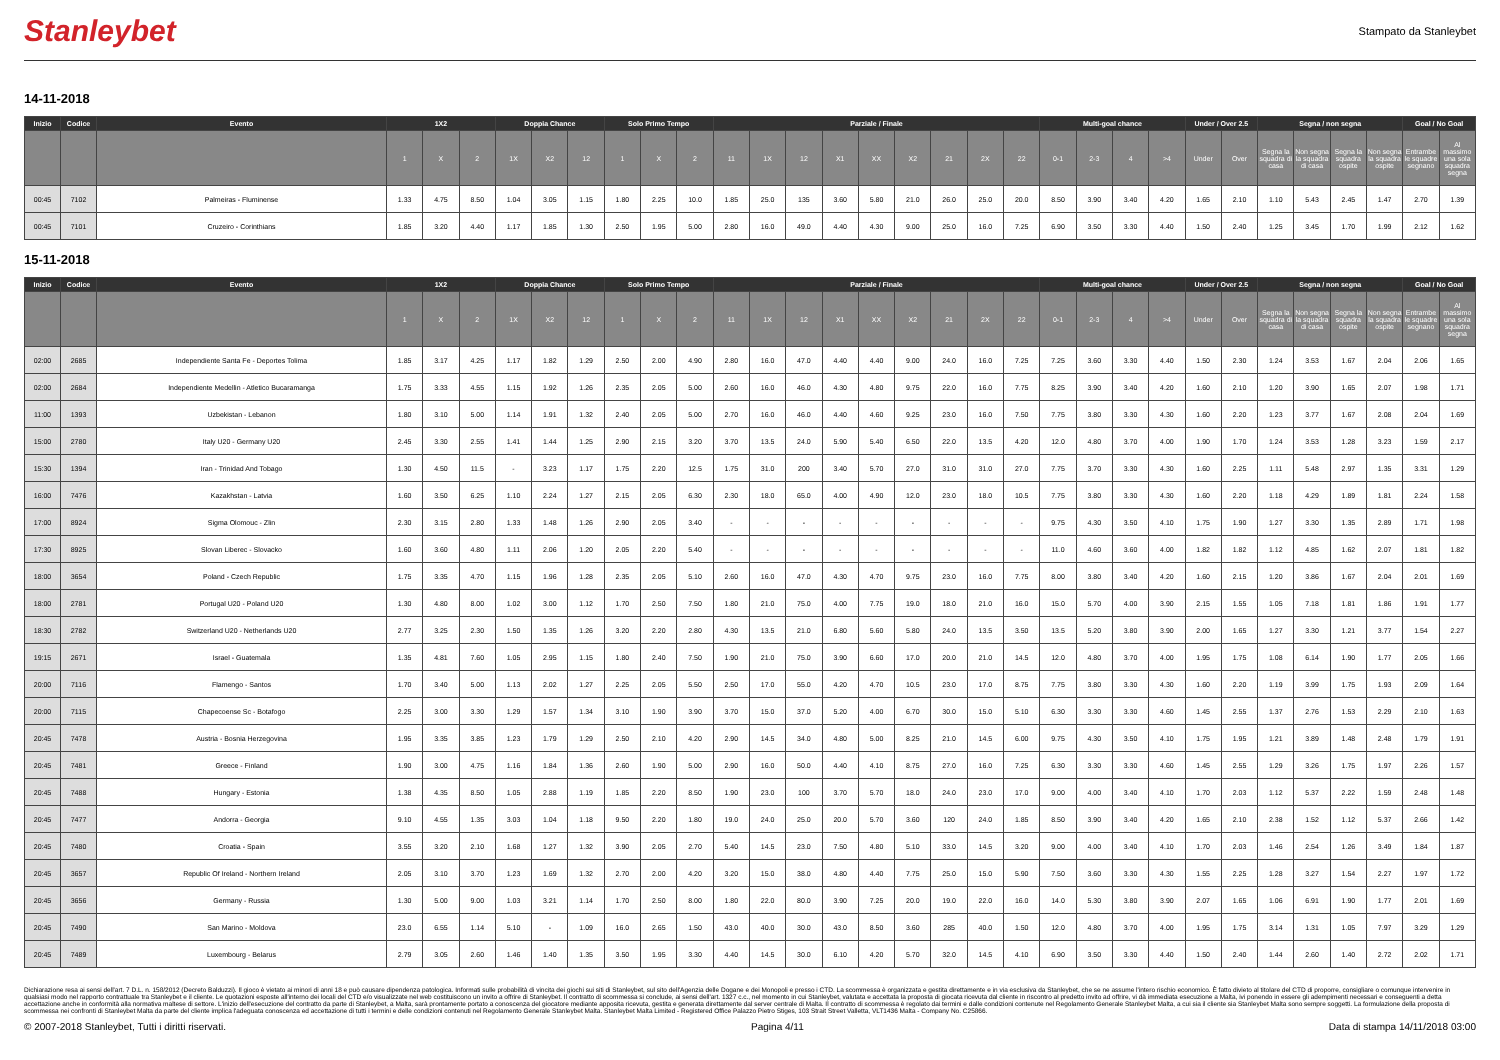Stanleybet Stampato da Stanleybet
14-11-2018
| Inizio | Codice | Evento | 1X2 | | | Doppia Chance | | | Solo Primo Tempo | | | Parziale / Finale | | | | | | | | | Multi-goal chance | | | | Under / Over 2.5 | | Segna / non segna | | | | Goal / No Goal | |
| --- | --- | --- | --- | --- | --- | --- | --- | --- | --- | --- | --- | --- | --- | --- | --- | --- | --- | --- | --- | --- | --- | --- | --- | --- | --- | --- | --- | --- | --- | --- | --- | --- |
| | | | 1 | X | 2 | 1X | X2 | 12 | 1 | X | 2 | 11 | 1X | 12 | X1 | XX | X2 | 21 | 2X | 22 | 0-1 | 2-3 | 4 | >4 | Under | Over | Segna la squadra di casa | Non segna la squadra di casa | Segna la squadra ospite | Non segna la squadra ospite | Entrambe le squadre segnano | Al massimo una sola squadra segna |
| 00:45 | 7102 | Palmeiras - Fluminense | 1.33 | 4.75 | 8.50 | 1.04 | 3.05 | 1.15 | 1.80 | 2.25 | 10.0 | 1.85 | 25.0 | 135 | 3.60 | 5.80 | 21.0 | 26.0 | 25.0 | 20.0 | 8.50 | 3.90 | 3.40 | 4.20 | 1.65 | 2.10 | 1.10 | 5.43 | 2.45 | 1.47 | 2.70 | 1.39 |
| 00:45 | 7101 | Cruzeiro - Corinthians | 1.85 | 3.20 | 4.40 | 1.17 | 1.85 | 1.30 | 2.50 | 1.95 | 5.00 | 2.80 | 16.0 | 49.0 | 4.40 | 4.30 | 9.00 | 25.0 | 16.0 | 7.25 | 6.90 | 3.50 | 3.30 | 4.40 | 1.50 | 2.40 | 1.25 | 3.45 | 1.70 | 1.99 | 2.12 | 1.62 |
15-11-2018
| Inizio | Codice | Evento | 1X2 | | | Doppia Chance | | | Solo Primo Tempo | | | Parziale / Finale | | | | | | | | | Multi-goal chance | | | | Under / Over 2.5 | | Segna / non segna | | | | Goal / No Goal | |
| --- | --- | --- | --- | --- | --- | --- | --- | --- | --- | --- | --- | --- | --- | --- | --- | --- | --- | --- | --- | --- | --- | --- | --- | --- | --- | --- | --- | --- | --- | --- | --- | --- |
| | | | 1 | X | 2 | 1X | X2 | 12 | 1 | X | 2 | 11 | 1X | 12 | X1 | XX | X2 | 21 | 2X | 22 | 0-1 | 2-3 | 4 | >4 | Under | Over | Segna la squadra di casa | Non segna la squadra di casa | Segna la squadra ospite | Non segna la squadra ospite | Entrambe le squadre segnano | Al massimo una sola squadra segna |
| 02:00 | 2685 | Independiente Santa Fe - Deportes Tolima | 1.85 | 3.17 | 4.25 | 1.17 | 1.82 | 1.29 | 2.50 | 2.00 | 4.90 | 2.80 | 16.0 | 47.0 | 4.40 | 4.40 | 9.00 | 24.0 | 16.0 | 7.25 | 7.25 | 3.60 | 3.30 | 4.40 | 1.50 | 2.30 | 1.24 | 3.53 | 1.67 | 2.04 | 2.06 | 1.65 |
| 02:00 | 2684 | Independiente Medellin - Atletico Bucaramanga | 1.75 | 3.33 | 4.55 | 1.15 | 1.92 | 1.26 | 2.35 | 2.05 | 5.00 | 2.60 | 16.0 | 46.0 | 4.30 | 4.80 | 9.75 | 22.0 | 16.0 | 7.75 | 8.25 | 3.90 | 3.40 | 4.20 | 1.60 | 2.10 | 1.20 | 3.90 | 1.65 | 2.07 | 1.98 | 1.71 |
| 11:00 | 1393 | Uzbekistan - Lebanon | 1.80 | 3.10 | 5.00 | 1.14 | 1.91 | 1.32 | 2.40 | 2.05 | 5.00 | 2.70 | 16.0 | 46.0 | 4.40 | 4.60 | 9.25 | 23.0 | 16.0 | 7.50 | 7.75 | 3.80 | 3.30 | 4.30 | 1.60 | 2.20 | 1.23 | 3.77 | 1.67 | 2.08 | 2.04 | 1.69 |
| 15:00 | 2780 | Italy U20 - Germany U20 | 2.45 | 3.30 | 2.55 | 1.41 | 1.44 | 1.25 | 2.90 | 2.15 | 3.20 | 3.70 | 13.5 | 24.0 | 5.90 | 5.40 | 6.50 | 22.0 | 13.5 | 4.20 | 12.0 | 4.80 | 3.70 | 4.00 | 1.90 | 1.70 | 1.24 | 3.53 | 1.28 | 3.23 | 1.59 | 2.17 |
| 15:30 | 1394 | Iran - Trinidad And Tobago | 1.30 | 4.50 | 11.5 | - | 3.23 | 1.17 | 1.75 | 2.20 | 12.5 | 1.75 | 31.0 | 200 | 3.40 | 5.70 | 27.0 | 31.0 | 31.0 | 27.0 | 7.75 | 3.70 | 3.30 | 4.30 | 1.60 | 2.25 | 1.11 | 5.48 | 2.97 | 1.35 | 3.31 | 1.29 |
| 16:00 | 7476 | Kazakhstan - Latvia | 1.60 | 3.50 | 6.25 | 1.10 | 2.24 | 1.27 | 2.15 | 2.05 | 6.30 | 2.30 | 18.0 | 65.0 | 4.00 | 4.90 | 12.0 | 23.0 | 18.0 | 10.5 | 7.75 | 3.80 | 3.30 | 4.30 | 1.60 | 2.20 | 1.18 | 4.29 | 1.89 | 1.81 | 2.24 | 1.58 |
| 17:00 | 8924 | Sigma Olomouc - Zlin | 2.30 | 3.15 | 2.80 | 1.33 | 1.48 | 1.26 | 2.90 | 2.05 | 3.40 | - | - | - | - | - | - | - | - | - | 9.75 | 4.30 | 3.50 | 4.10 | 1.75 | 1.90 | 1.27 | 3.30 | 1.35 | 2.89 | 1.71 | 1.98 |
| 17:30 | 8925 | Slovan Liberec - Slovacko | 1.60 | 3.60 | 4.80 | 1.11 | 2.06 | 1.20 | 2.05 | 2.20 | 5.40 | - | - | - | - | - | - | - | - | - | 11.0 | 4.60 | 3.60 | 4.00 | 1.82 | 1.82 | 1.12 | 4.85 | 1.62 | 2.07 | 1.81 | 1.82 |
| 18:00 | 3654 | Poland - Czech Republic | 1.75 | 3.35 | 4.70 | 1.15 | 1.96 | 1.28 | 2.35 | 2.05 | 5.10 | 2.60 | 16.0 | 47.0 | 4.30 | 4.70 | 9.75 | 23.0 | 16.0 | 7.75 | 8.00 | 3.80 | 3.40 | 4.20 | 1.60 | 2.15 | 1.20 | 3.86 | 1.67 | 2.04 | 2.01 | 1.69 |
| 18:00 | 2781 | Portugal U20 - Poland U20 | 1.30 | 4.80 | 8.00 | 1.02 | 3.00 | 1.12 | 1.70 | 2.50 | 7.50 | 1.80 | 21.0 | 75.0 | 4.00 | 7.75 | 19.0 | 18.0 | 21.0 | 16.0 | 15.0 | 5.70 | 4.00 | 3.90 | 2.15 | 1.55 | 1.05 | 7.18 | 1.81 | 1.86 | 1.91 | 1.77 |
| 18:30 | 2782 | Switzerland U20 - Netherlands U20 | 2.77 | 3.25 | 2.30 | 1.50 | 1.35 | 1.26 | 3.20 | 2.20 | 2.80 | 4.30 | 13.5 | 21.0 | 6.80 | 5.60 | 5.80 | 24.0 | 13.5 | 3.50 | 13.5 | 5.20 | 3.80 | 3.90 | 2.00 | 1.65 | 1.27 | 3.30 | 1.21 | 3.77 | 1.54 | 2.27 |
| 19:15 | 2671 | Israel - Guatemala | 1.35 | 4.81 | 7.60 | 1.05 | 2.95 | 1.15 | 1.80 | 2.40 | 7.50 | 1.90 | 21.0 | 75.0 | 3.90 | 6.60 | 17.0 | 20.0 | 21.0 | 14.5 | 12.0 | 4.80 | 3.70 | 4.00 | 1.95 | 1.75 | 1.08 | 6.14 | 1.90 | 1.77 | 2.05 | 1.66 |
| 20:00 | 7116 | Flamengo - Santos | 1.70 | 3.40 | 5.00 | 1.13 | 2.02 | 1.27 | 2.25 | 2.05 | 5.50 | 2.50 | 17.0 | 55.0 | 4.20 | 4.70 | 10.5 | 23.0 | 17.0 | 8.75 | 7.75 | 3.80 | 3.30 | 4.30 | 1.60 | 2.20 | 1.19 | 3.99 | 1.75 | 1.93 | 2.09 | 1.64 |
| 20:00 | 7115 | Chapecoense Sc - Botafogo | 2.25 | 3.00 | 3.30 | 1.29 | 1.57 | 1.34 | 3.10 | 1.90 | 3.90 | 3.70 | 15.0 | 37.0 | 5.20 | 4.00 | 6.70 | 30.0 | 15.0 | 5.10 | 6.30 | 3.30 | 3.30 | 4.60 | 1.45 | 2.55 | 1.37 | 2.76 | 1.53 | 2.29 | 2.10 | 1.63 |
| 20:45 | 7478 | Austria - Bosnia Herzegovina | 1.95 | 3.35 | 3.85 | 1.23 | 1.79 | 1.29 | 2.50 | 2.10 | 4.20 | 2.90 | 14.5 | 34.0 | 4.80 | 5.00 | 8.25 | 21.0 | 14.5 | 6.00 | 9.75 | 4.30 | 3.50 | 4.10 | 1.75 | 1.95 | 1.21 | 3.89 | 1.48 | 2.48 | 1.79 | 1.91 |
| 20:45 | 7481 | Greece - Finland | 1.90 | 3.00 | 4.75 | 1.16 | 1.84 | 1.36 | 2.60 | 1.90 | 5.00 | 2.90 | 16.0 | 50.0 | 4.40 | 4.10 | 8.75 | 27.0 | 16.0 | 7.25 | 6.30 | 3.30 | 3.30 | 4.60 | 1.45 | 2.55 | 1.29 | 3.26 | 1.75 | 1.97 | 2.26 | 1.57 |
| 20:45 | 7488 | Hungary - Estonia | 1.38 | 4.35 | 8.50 | 1.05 | 2.88 | 1.19 | 1.85 | 2.20 | 8.50 | 1.90 | 23.0 | 100 | 3.70 | 5.70 | 18.0 | 24.0 | 23.0 | 17.0 | 9.00 | 4.00 | 3.40 | 4.10 | 1.70 | 2.03 | 1.12 | 5.37 | 2.22 | 1.59 | 2.48 | 1.48 |
| 20:45 | 7477 | Andorra - Georgia | 9.10 | 4.55 | 1.35 | 3.03 | 1.04 | 1.18 | 9.50 | 2.20 | 1.80 | 19.0 | 24.0 | 25.0 | 20.0 | 5.70 | 3.60 | 120 | 24.0 | 1.85 | 8.50 | 3.90 | 3.40 | 4.20 | 1.65 | 2.10 | 2.38 | 1.52 | 1.12 | 5.37 | 2.66 | 1.42 |
| 20:45 | 7480 | Croatia - Spain | 3.55 | 3.20 | 2.10 | 1.68 | 1.27 | 1.32 | 3.90 | 2.05 | 2.70 | 5.40 | 14.5 | 23.0 | 7.50 | 4.80 | 5.10 | 33.0 | 14.5 | 3.20 | 9.00 | 4.00 | 3.40 | 4.10 | 1.70 | 2.03 | 1.46 | 2.54 | 1.26 | 3.49 | 1.84 | 1.87 |
| 20:45 | 3657 | Republic Of Ireland - Northern Ireland | 2.05 | 3.10 | 3.70 | 1.23 | 1.69 | 1.32 | 2.70 | 2.00 | 4.20 | 3.20 | 15.0 | 38.0 | 4.80 | 4.40 | 7.75 | 25.0 | 15.0 | 5.90 | 7.50 | 3.60 | 3.30 | 4.30 | 1.55 | 2.25 | 1.28 | 3.27 | 1.54 | 2.27 | 1.97 | 1.72 |
| 20:45 | 3656 | Germany - Russia | 1.30 | 5.00 | 9.00 | 1.03 | 3.21 | 1.14 | 1.70 | 2.50 | 8.00 | 1.80 | 22.0 | 80.0 | 3.90 | 7.25 | 20.0 | 19.0 | 22.0 | 16.0 | 14.0 | 5.30 | 3.80 | 3.90 | 2.07 | 1.65 | 1.06 | 6.91 | 1.90 | 1.77 | 2.01 | 1.69 |
| 20:45 | 7490 | San Marino - Moldova | 23.0 | 6.55 | 1.14 | 5.10 | - | 1.09 | 16.0 | 2.65 | 1.50 | 43.0 | 40.0 | 30.0 | 43.0 | 8.50 | 3.60 | 285 | 40.0 | 1.50 | 12.0 | 4.80 | 3.70 | 4.00 | 1.95 | 1.75 | 3.14 | 1.31 | 1.05 | 7.97 | 3.29 | 1.29 |
| 20:45 | 7489 | Luxembourg - Belarus | 2.79 | 3.05 | 2.60 | 1.46 | 1.40 | 1.35 | 3.50 | 1.95 | 3.30 | 4.40 | 14.5 | 30.0 | 6.10 | 4.20 | 5.70 | 32.0 | 14.5 | 4.10 | 6.90 | 3.50 | 3.30 | 4.40 | 1.50 | 2.40 | 1.44 | 2.60 | 1.40 | 2.72 | 2.02 | 1.71 |
Dichiarazione resa ai sensi dell'art. 7 D.L. n. 158/2012 (Decreto Balduzzi). Il gioco è vietato ai minori di anni 18 e può causare dipendenza patologica. Informati sulle probabilità di vincita dei giochi sui siti di Stanleybet, sul sito dell'Agenzia delle Dogane e dei Monopoli e presso i CTD. La scommessa è organizzata e gestita direttamente e in via esclusiva da Stanleybet, che se ne assume l'intero rischio economico. È fatto divieto al titolare del CTD di proporre, consigliare o comunque intervenire in qualsiasi modo nel rapporto contrattuale tra Stanleybet e il cliente. Le quotazioni esposte all'interno dei locali del CTD e/o visualizzate nel web costituiscono un invito a offrire di Stanleybet. Il contratto di scommessa si conclude, ai sensi dell'art. 1327 c.c., nel momento in cui Stanleybet, valutata e accettata la proposta di giocata ricevuta dal cliente in riscontro al predetto invito ad offrire, vi dà immediata esecuzione a Malta, ivi ponendo in essere gli adempimenti necessari e conseguenti a detta accettazione anche in conformità alla normativa maltese di settore. L'inizio dell'esecuzione del contratto da parte di Stanleybet, a Malta, sarà prontamente portato a conoscenza del giocatore mediante apposita ricevuta, gestita e generata direttamente dal server centrale di Malta. Il contratto di scommessa è regolato dai termini e dalle condizioni contenute nel Regolamento Generale Stanleybet Malta, a cui sia il cliente sia Stanleybet Malta sono sempre soggetti. La formulazione della proposta di scommessa nei confronti di Stanleybet Malta da parte del cliente implica l'adeguata conoscenza ed accettazione di tutti i termini e delle condizioni contenuti nel Regolamento Generale Stanleybet Malta. Stanleybet Malta Limited - Registered Office Palazzo Pietro Stiges, 103 Strait Street Valletta, VLT1436 Malta - Company No. C25866.
© 2007-2018 Stanleybet, Tutti i diritti riservati. Pagina 4/11 Data di stampa 14/11/2018 03:00